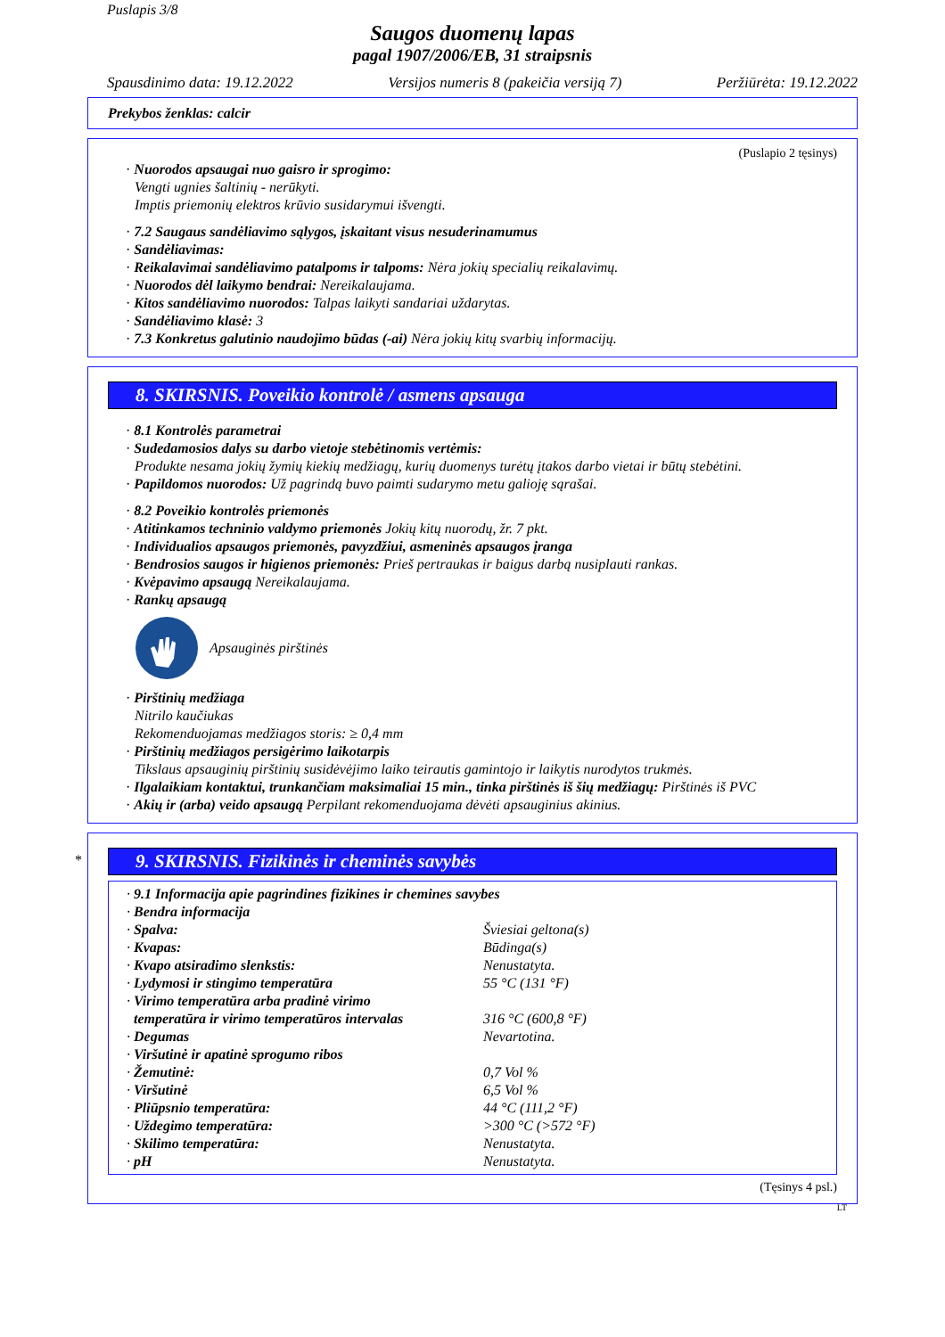Puslapis 3/8
Saugos duomenų lapas
pagal 1907/2006/EB, 31 straipsnis
Spausdinimo data: 19.12.2022 Versijos numeris 8 (pakeičia versiją 7) Peržiūrėta: 19.12.2022
Prekybos ženklas: calcir
(Puslapio 2 tęsinys)
· Nuorodos apsaugai nuo gaisro ir sprogimo:
Vengti ugnies šaltinių - nerūkyti.
Imptis priemonių elektros krūvio susidarymui išvengti.
· 7.2 Saugaus sandėliavimo sąlygos, įskaitant visus nesuderinamumus
· Sandėliavimas:
· Reikalavimai sandėliavimo patalpoms ir talpoms: Nėra jokių specialių reikalavimų.
· Nuorodos dėl laikymo bendrai: Nereikalaujama.
· Kitos sandėliavimo nuorodos: Talpas laikyti sandariai uždarytas.
· Sandėliavimo klasė: 3
· 7.3 Konkretus galutinio naudojimo būdas (-ai) Nėra jokių kitų svarbių informacijų.
8. SKIRSNIS. Poveikio kontrolė / asmens apsauga
· 8.1 Kontrolės parametrai
· Sudedamosios dalys su darbo vietoje stebėtinomis vertėmis:
Produkte nesama jokių žymių kiekių medžiagų, kurių duomenys turėtų įtakos darbo vietai ir būtų stebėtini.
· Papildomos nuorodos: Už pagrindą buvo paimti sudarymo metu galioję sąrašai.
· 8.2 Poveikio kontrolės priemonės
· Atitinkamos techninio valdymo priemonės Jokių kitų nuorodų, žr. 7 pkt.
· Individualios apsaugos priemonės, pavyzdžiui, asmeninės apsaugos įranga
· Bendrosios saugos ir higienos priemonės: Prieš pertraukas ir baigus darbą nusiplauti rankas.
· Kvėpavimo apsaugą Nereikalaujama.
· Rankų apsaugą
Apsauginės pirštinės
· Pirštinių medžiaga
Nitrilo kaučiukas
Rekomenduojamas medžiagos storis: ≥ 0,4 mm
· Pirštinių medžiagos persigėrimo laikotarpis
Tikslaus apsauginių pirštinių susidėvėjimo laiko teirautis gamintojo ir laikytis nurodytos trukmės.
· Ilgalaikiam kontaktui, trunkančiam maksimaliai 15 min., tinka pirštinės iš šių medžiagų: Pirštinės iš PVC
· Akių ir (arba) veido apsaugą Perpilant rekomenduojama dėvėti apsauginius akinius.
*
9. SKIRSNIS. Fizikinės ir cheminės savybės
| · 9.1 Informacija apie pagrindines fizikines ir chemines savybes | |
| · Bendra informacija | |
| · Spalva: | Šviesiai geltona(s) |
| · Kvapas: | Būdinga(s) |
| · Kvapo atsiradimo slenkstis: | Nenustatyta. |
| · Lydymosi ir stingimo temperatūra | 55 °C (131 °F) |
| · Virimo temperatūra arba pradinė virimo temperatūra ir virimo temperatūros intervalas | 316 °C (600,8 °F) |
| · Degumas | Nevartotina. |
| · Viršutinė ir apatinė sprogumo ribos | |
| · Žemutinė: | 0,7 Vol % |
| · Viršutinė | 6,5 Vol % |
| · Pliūpsnio temperatūra: | 44 °C (111,2 °F) |
| · Uždegimo temperatūra: | >300 °C (>572 °F) |
| · Skilimo temperatūra: | Nenustatyta. |
| · pH | Nenustatyta. |
(Tęsinys 4 psl.)
LT